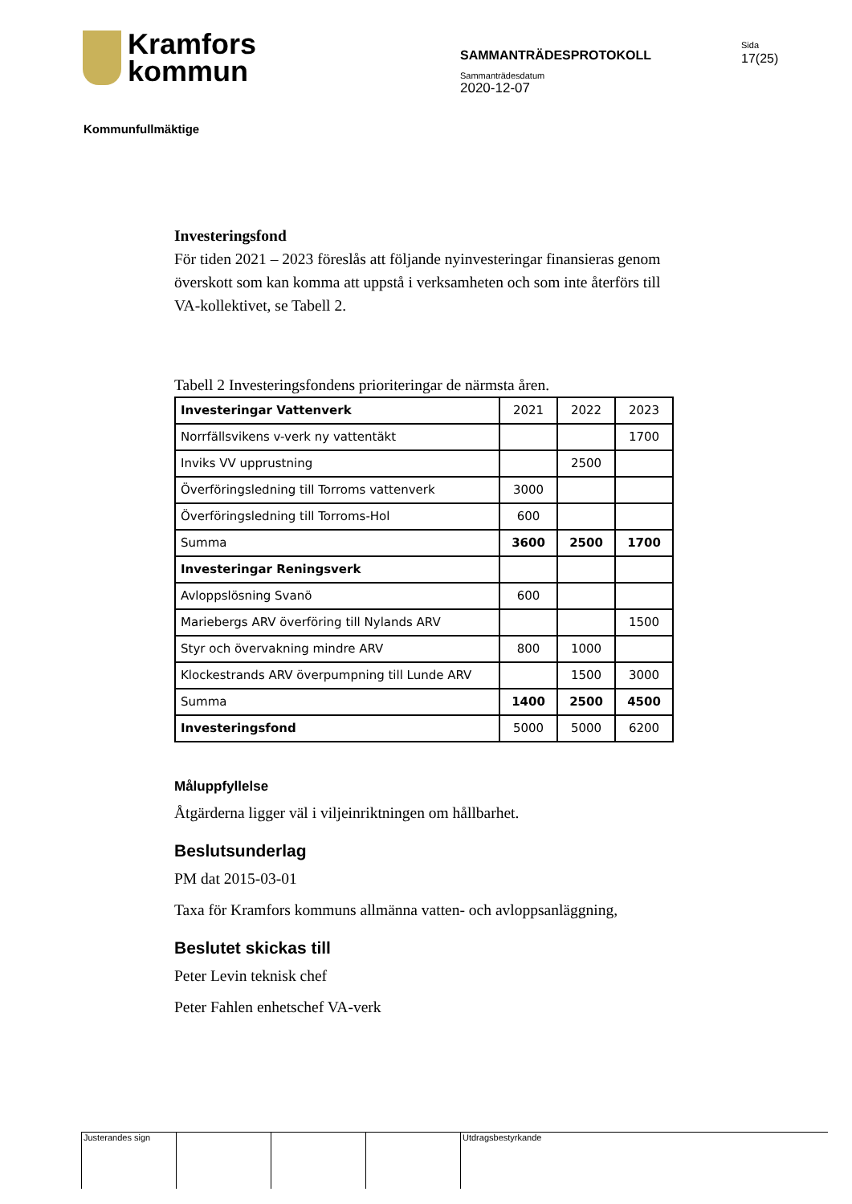Kramfors
kommun
SAMMANTRÄDESPROTOKOLL
Sammanträdesdatum
2020-12-07
Sida
17(25)
Kommunfullmäktige
Investeringsfond
För tiden 2021 – 2023 föreslås att följande nyinvesteringar finansieras genom överskott som kan komma att uppstå i verksamheten och som inte återförs till VA-kollektivet, se Tabell 2.
Tabell 2 Investeringsfondens prioriteringar de närmsta åren.
| Investeringar Vattenverk | 2021 | 2022 | 2023 |
| Norrfällsvikens v-verk ny vattentäkt | | | 1700 |
| Inviks VV upprustning | | 2500 | |
| Överföringsledning till Torroms vattenverk | 3000 | | |
| Överföringsledning till Torroms-Hol | 600 | | |
| Summa | 3600 | 2500 | 1700 |
| Investeringar Reningsverk | | | |
| Avloppslösning Svanö | 600 | | |
| Mariebergs ARV överföring till Nylands ARV | | | 1500 |
| Styr och övervakning mindre ARV | 800 | 1000 | |
| Klockestrands ARV överpumpning till Lunde ARV | | 1500 | 3000 |
| Summa | 1400 | 2500 | 4500 |
| Investeringsfond | 5000 | 5000 | 6200 |
Måluppfyllelse
Åtgärderna ligger väl i viljeinriktningen om hållbarhet.
Beslutsunderlag
PM dat 2015-03-01
Taxa för Kramfors kommuns allmänna vatten- och avloppsanläggning,
Beslutet skickas till
Peter Levin teknisk chef
Peter Fahlen enhetschef VA-verk
Justerandes sign Utdragsbestyrkande